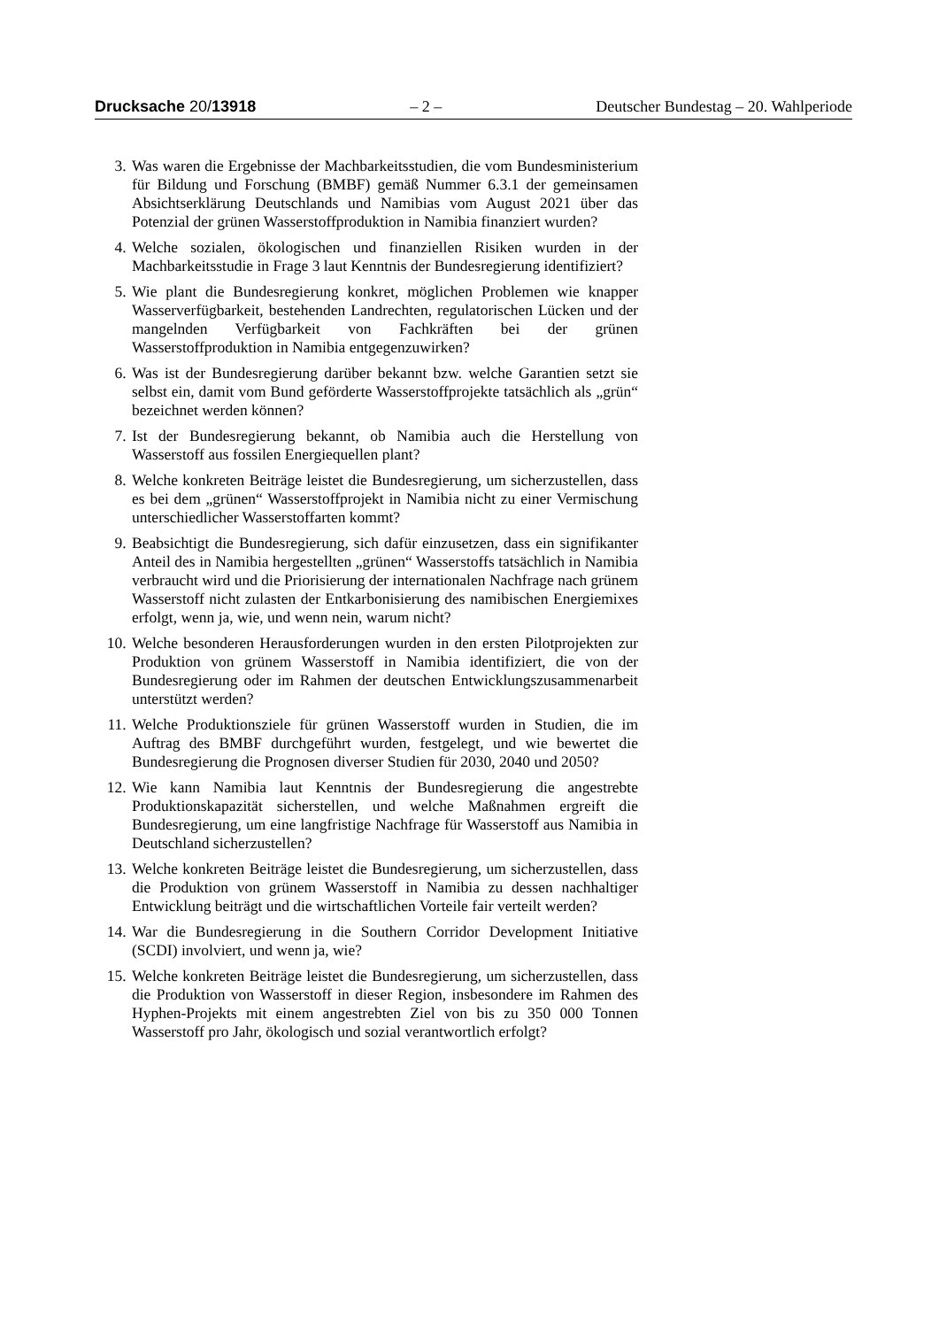Drucksache 20/13918 – 2 – Deutscher Bundestag – 20. Wahlperiode
3. Was waren die Ergebnisse der Machbarkeitsstudien, die vom Bundesministerium für Bildung und Forschung (BMBF) gemäß Nummer 6.3.1 der gemeinsamen Absichtserklärung Deutschlands und Namibias vom August 2021 über das Potenzial der grünen Wasserstoffproduktion in Namibia finanziert wurden?
4. Welche sozialen, ökologischen und finanziellen Risiken wurden in der Machbarkeitsstudie in Frage 3 laut Kenntnis der Bundesregierung identifiziert?
5. Wie plant die Bundesregierung konkret, möglichen Problemen wie knapper Wasserverfügbarkeit, bestehenden Landrechten, regulatorischen Lücken und der mangelnden Verfügbarkeit von Fachkräften bei der grünen Wasserstoffproduktion in Namibia entgegenzuwirken?
6. Was ist der Bundesregierung darüber bekannt bzw. welche Garantien setzt sie selbst ein, damit vom Bund geförderte Wasserstoffprojekte tatsächlich als „grün“ bezeichnet werden können?
7. Ist der Bundesregierung bekannt, ob Namibia auch die Herstellung von Wasserstoff aus fossilen Energiequellen plant?
8. Welche konkreten Beiträge leistet die Bundesregierung, um sicherzustellen, dass es bei dem „grünen“ Wasserstoffprojekt in Namibia nicht zu einer Vermischung unterschiedlicher Wasserstoffarten kommt?
9. Beabsichtigt die Bundesregierung, sich dafür einzusetzen, dass ein signifikanter Anteil des in Namibia hergestellten „grünen“ Wasserstoffs tatsächlich in Namibia verbraucht wird und die Priorisierung der internationalen Nachfrage nach grünem Wasserstoff nicht zulasten der Entkarbonisierung des namibischen Energiemixes erfolgt, wenn ja, wie, und wenn nein, warum nicht?
10. Welche besonderen Herausforderungen wurden in den ersten Pilotprojekten zur Produktion von grünem Wasserstoff in Namibia identifiziert, die von der Bundesregierung oder im Rahmen der deutschen Entwicklungszusammenarbeit unterstützt werden?
11. Welche Produktionsziele für grünen Wasserstoff wurden in Studien, die im Auftrag des BMBF durchgeführt wurden, festgelegt, und wie bewertet die Bundesregierung die Prognosen diverser Studien für 2030, 2040 und 2050?
12. Wie kann Namibia laut Kenntnis der Bundesregierung die angestrebte Produktionskapazität sicherstellen, und welche Maßnahmen ergreift die Bundesregierung, um eine langfristige Nachfrage für Wasserstoff aus Namibia in Deutschland sicherzustellen?
13. Welche konkreten Beiträge leistet die Bundesregierung, um sicherzustellen, dass die Produktion von grünem Wasserstoff in Namibia zu dessen nachhaltiger Entwicklung beiträgt und die wirtschaftlichen Vorteile fair verteilt werden?
14. War die Bundesregierung in die Southern Corridor Development Initiative (SCDI) involviert, und wenn ja, wie?
15. Welche konkreten Beiträge leistet die Bundesregierung, um sicherzustellen, dass die Produktion von Wasserstoff in dieser Region, insbesondere im Rahmen des Hyphen-Projekts mit einem angestrebten Ziel von bis zu 350 000 Tonnen Wasserstoff pro Jahr, ökologisch und sozial verantwortlich erfolgt?